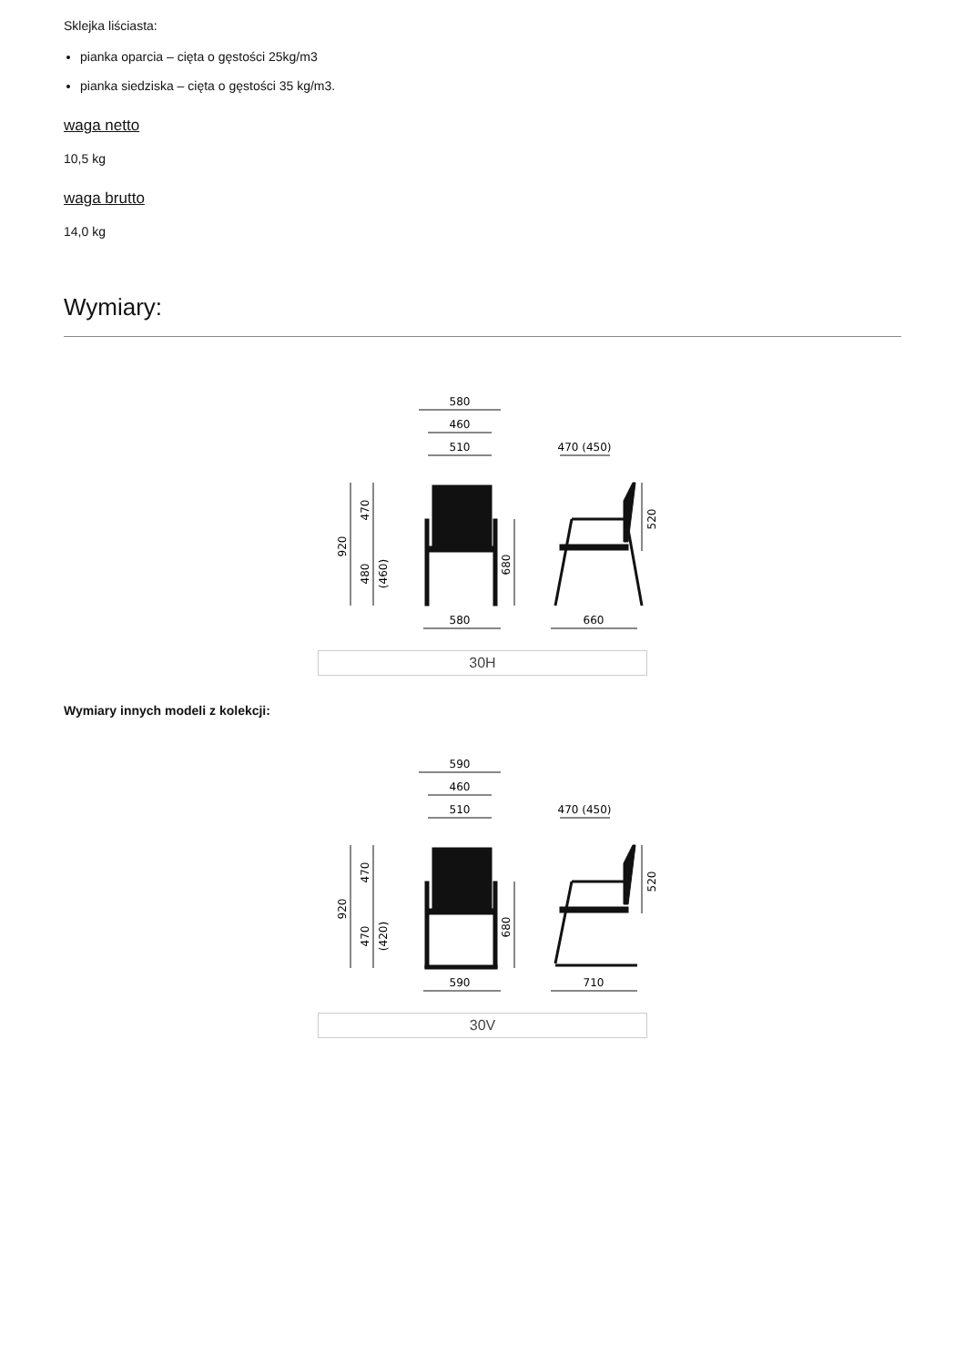Sklejka liściasta:
pianka oparcia – cięta o gęstości 25kg/m3
pianka siedziska – cięta o gęstości 35 kg/m3.
waga netto
10,5 kg
waga brutto
14,0 kg
Wymiary:
580
460
510
470 (450)
920
470
480
(460)
680
520
580
660
30H
Wymiary innych modeli z kolekcji:
590
460
510
470 (450)
920
470
470
(420)
680
520
590
710
30V